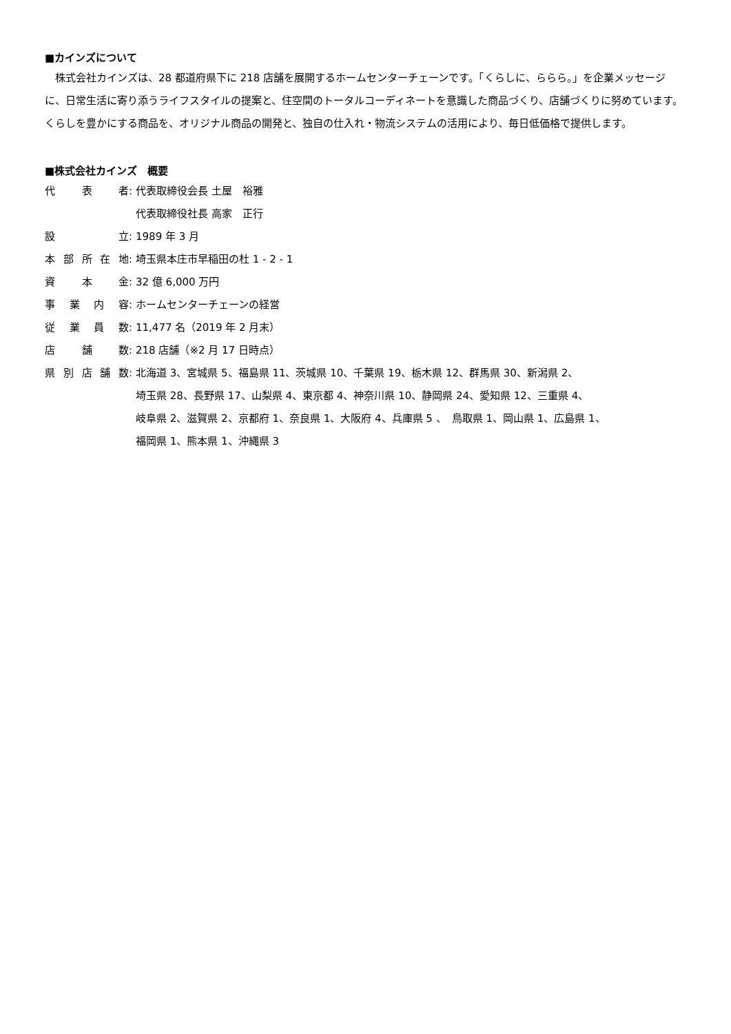■カインズについて
　株式会社カインズは、28 都道府県下に 218 店舗を展開するホームセンターチェーンです。「くらしに、ららら。」を企業メッセージに、日常生活に寄り添うライフスタイルの提案と、住空間のトータルコーディネートを意識した商品づくり、店舗づくりに努めています。くらしを豊かにする商品を、オリジナル商品の開発と、独自の仕入れ・物流システムの活用により、毎日低価格で提供します。
■株式会社カインズ　概要
代表者 : 代表取締役会長 土屋　裕雅
代表取締役社長 高家　正行
設立 : 1989 年 3 月
本部所在地 : 埼玉県本庄市早稲田の杜 1 - 2 - 1
資本金 : 32 億 6,000 万円
事業内容 : ホームセンターチェーンの経営
従業員数 : 11,477 名（2019 年 2 月末）
店舗数 : 218 店舗（※2 月 17 日時点）
県別店舗数 : 北海道 3、宮城県 5、福島県 11、茨城県 10、千葉県 19、栃木県 12、群馬県 30、新潟県 2、
埼玉県 28、長野県 17、山梨県 4、東京都 4、神奈川県 10、静岡県 24、愛知県 12、三重県 4、
岐阜県 2、滋賀県 2、京都府 1、奈良県 1、大阪府 4、兵庫県 5 、　鳥取県 1、岡山県 1、広島県 1、
福岡県 1、熊本県 1、沖縄県 3